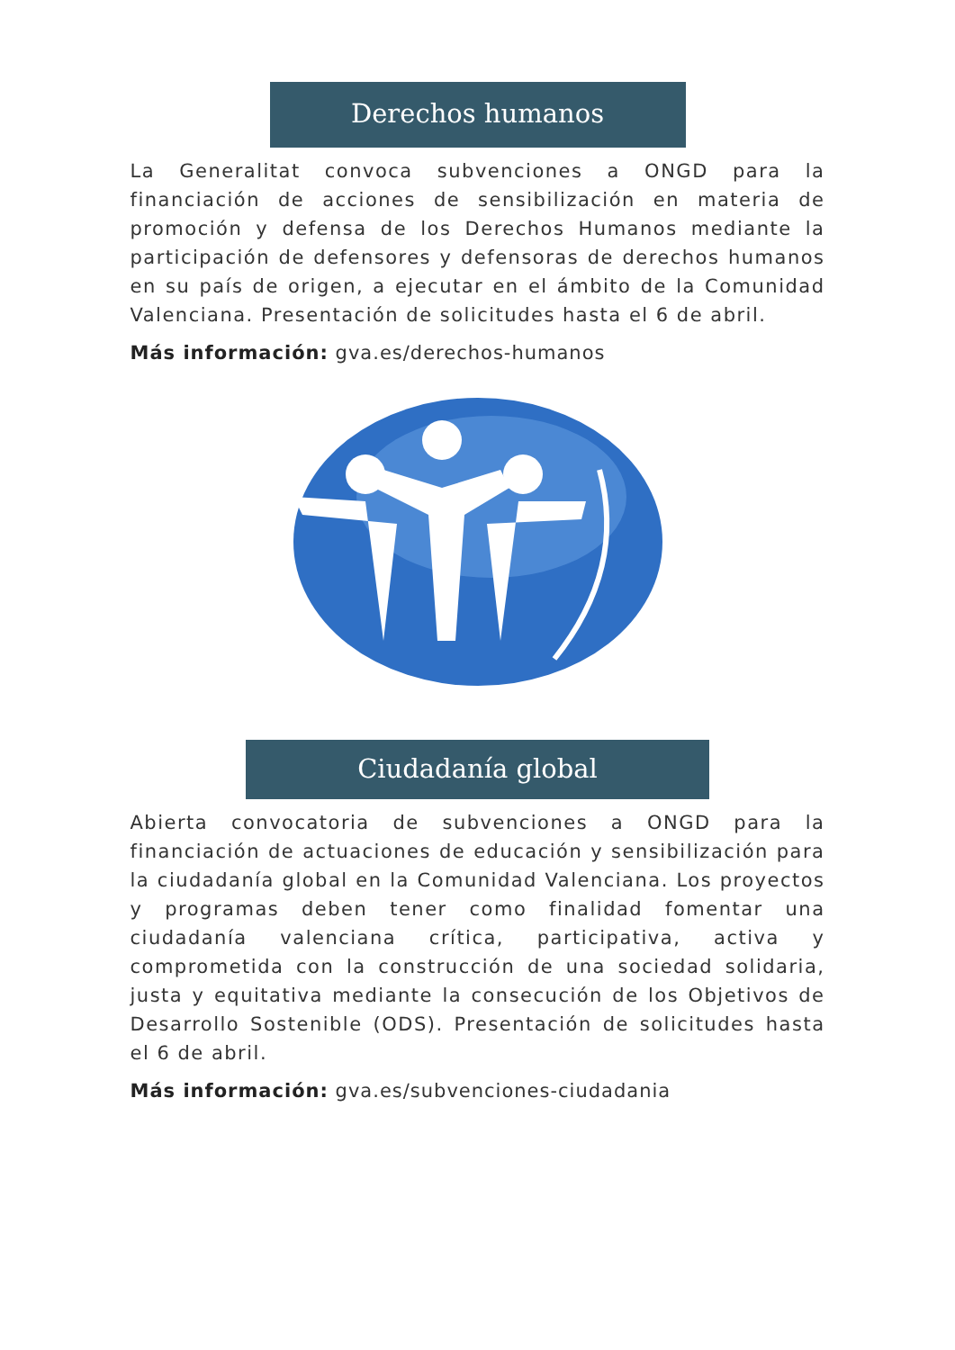Derechos humanos
La Generalitat convoca subvenciones a ONGD para la financiación de acciones de sensibilización en materia de promoción y defensa de los Derechos Humanos mediante la participación de defensores y defensoras de derechos humanos en su país de origen, a ejecutar en el ámbito de la Comunidad Valenciana. Presentación de solicitudes hasta el 6 de abril.
Más información: gva.es/derechos-humanos
Ciudadanía global
Abierta convocatoria de subvenciones a ONGD para la financiación de actuaciones de educación y sensibilización para la ciudadanía global en la Comunidad Valenciana. Los proyectos y programas deben tener como finalidad fomentar una ciudadanía valenciana crítica, participativa, activa y comprometida con la construcción de una sociedad solidaria, justa y equitativa mediante la consecución de los Objetivos de Desarrollo Sostenible (ODS). Presentación de solicitudes hasta el 6 de abril.
Más información: gva.es/subvenciones-ciudadania